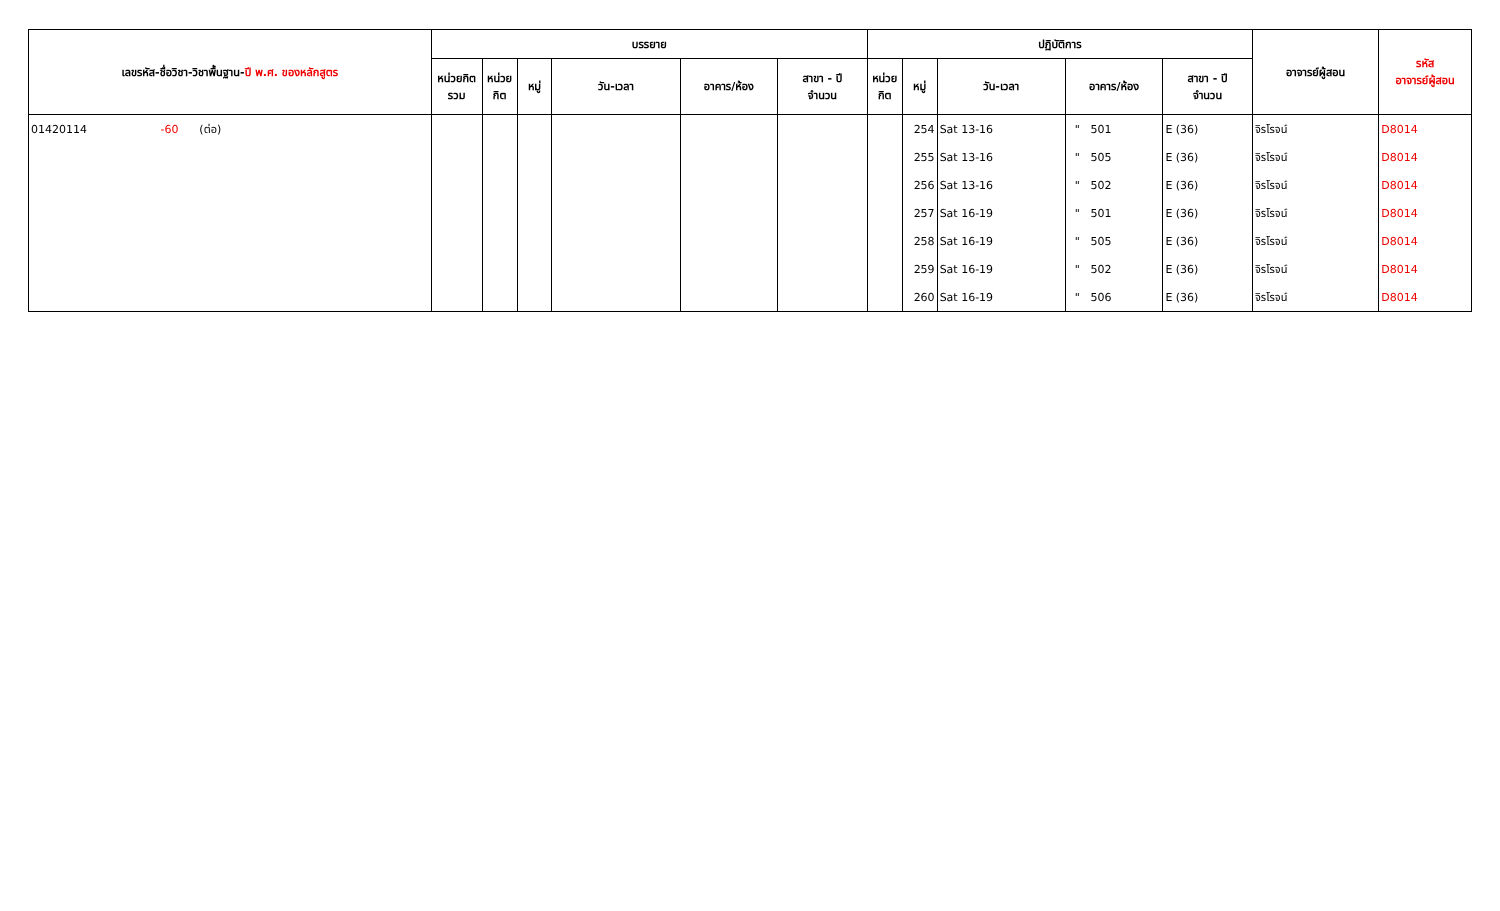| เลขรหัส-ชื่อวิชา-วิชาพื้นฐาน- ปี พ.ศ. ของหลักสูตร | บรรยาย | | | | | | ปฏิบัติการ | | | | | อาจารย์ผู้สอน | รหัส อาจารย์ผู้สอน |
| --- | --- | --- | --- | --- | --- | --- | --- | --- | --- | --- | --- | --- | --- |
| | หน่วยกิต รวม | หน่วย กิต | หมู่ | วัน-เวลา | อาคาร/ห้อง | สาขา - ปี จำนวน | หน่วย กิต | หมู่ | วัน-เวลา | อาคาร/ห้อง | สาขา - ปี จำนวน | | |
| 01420114 -60 (ต่อ) | | | | | | | | 254 | Sat 13-16 | " 501 | E (36) | จิรโรจน์ | D8014 |
| | | | | | | | | 255 | Sat 13-16 | " 505 | E (36) | จิรโรจน์ | D8014 |
| | | | | | | | | 256 | Sat 13-16 | " 502 | E (36) | จิรโรจน์ | D8014 |
| | | | | | | | | 257 | Sat 16-19 | " 501 | E (36) | จิรโรจน์ | D8014 |
| | | | | | | | | 258 | Sat 16-19 | " 505 | E (36) | จิรโรจน์ | D8014 |
| | | | | | | | | 259 | Sat 16-19 | " 502 | E (36) | จิรโรจน์ | D8014 |
| | | | | | | | | 260 | Sat 16-19 | " 506 | E (36) | จิรโรจน์ | D8014 |